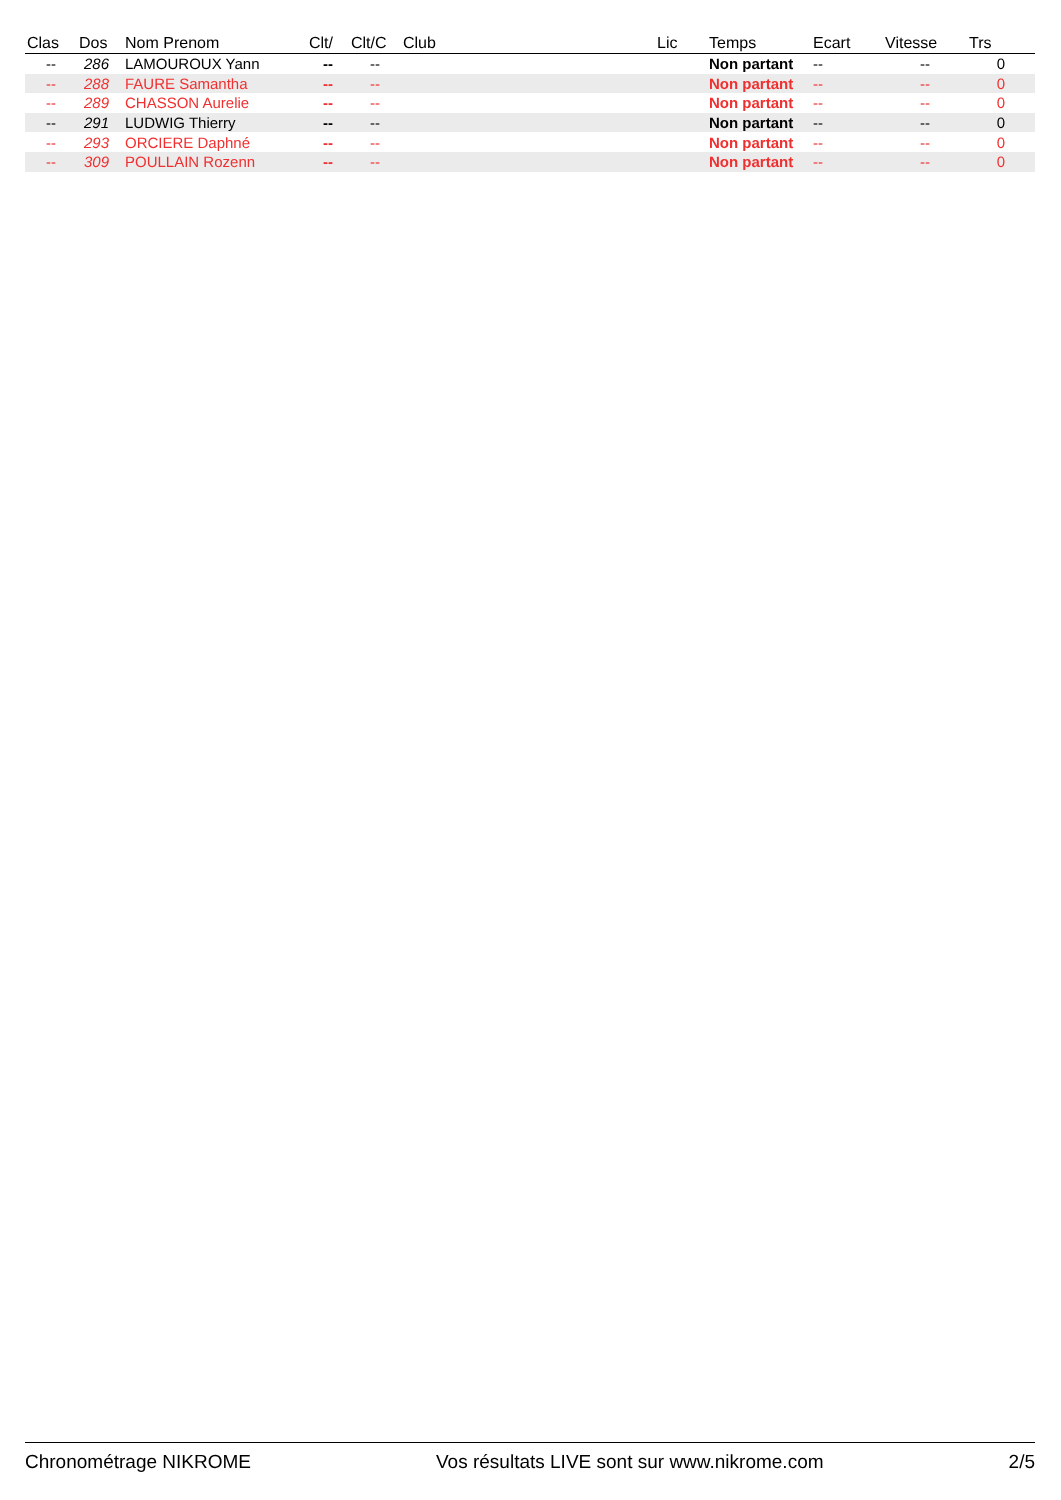| Clas | Dos | Nom Prenom | Clt/ | Clt/C | Club | Lic | Temps | Ecart | Vitesse | Trs |
| --- | --- | --- | --- | --- | --- | --- | --- | --- | --- | --- |
| -- | 286 | LAMOUROUX Yann | -- | -- | | | Non partant | -- | -- | 0 |
| -- | 288 | FAURE Samantha | -- | -- | | | Non partant | -- | -- | 0 |
| -- | 289 | CHASSON Aurelie | -- | -- | | | Non partant | -- | -- | 0 |
| -- | 291 | LUDWIG Thierry | -- | -- | | | Non partant | -- | -- | 0 |
| -- | 293 | ORCIERE Daphné | -- | -- | | | Non partant | -- | -- | 0 |
| -- | 309 | POULLAIN Rozenn | -- | -- | | | Non partant | -- | -- | 0 |
Chronométrage NIKROME Vos résultats LIVE sont sur www.nikrome.com 2/5